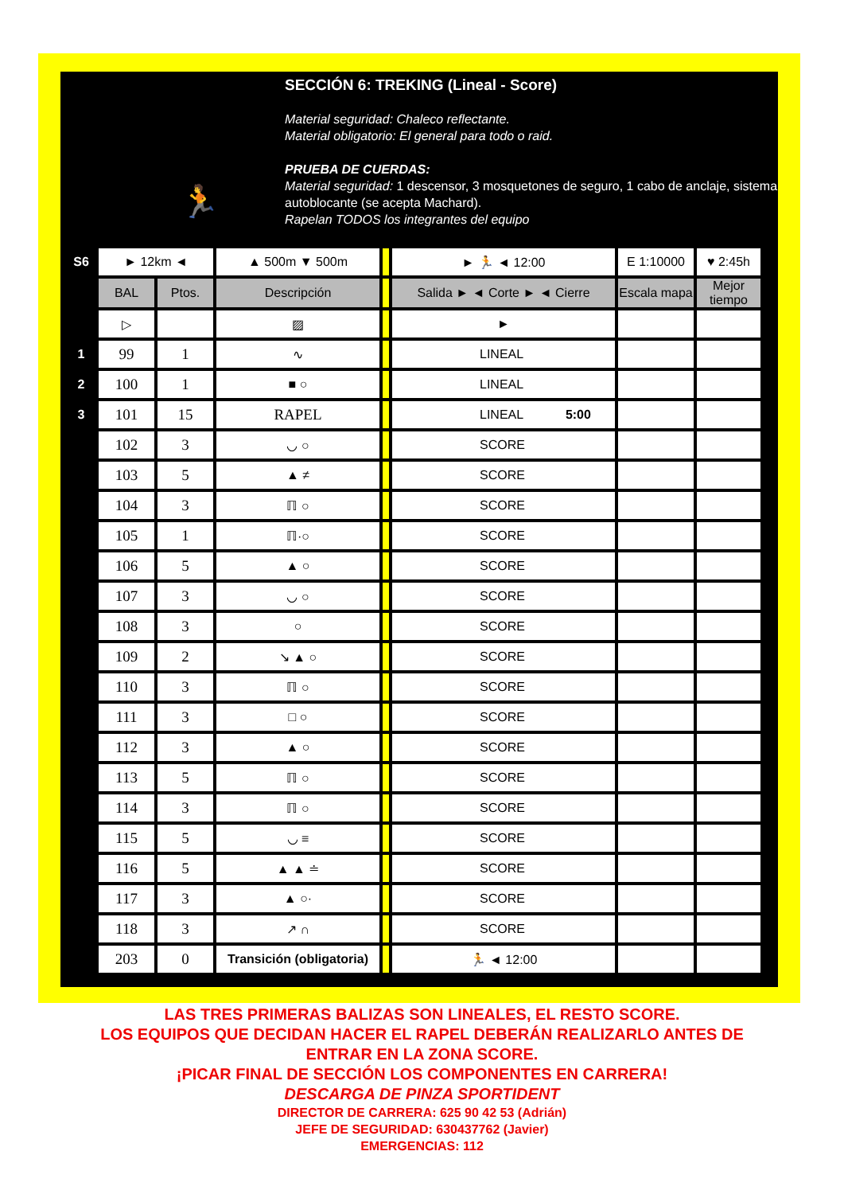🏃
SECCIÓN 6: TREKING (Lineal - Score)
Material seguridad: Chaleco reflectante.
Material obligatorio: El general para todo o raid.
PRUEBA DE CUERDAS:
Material seguridad: 1 descensor, 3 mosquetones de seguro, 1 cabo de anclaje, sistema autoblocante (se acepta Machard).
Rapelan TODOS los integrantes del equipo
| S6 | ► 12km ◄ | | ▲ 500m ▼ 500m | | ► 🏃 ◄ 12:00 | E 1:10000 | ♥ 2:45h |
| | BAL | Ptos. | Descripción | | Salida ► ◄ Corte ► ◄ Cierre | Escala mapa | Mejor tiempo |
| | ▷ | | ▨ | | ► | | |
| 1 | 99 | 1 | ∿ | | LINEAL | | |
| 2 | 100 | 1 | ■ ○ | | LINEAL | | |
| 3 | 101 | 15 | RAPEL | | LINEAL 5:00 | | |
| | 102 | 3 | ◡ ○ | | SCORE | | |
| | 103 | 5 | ▲ ≠ | | SCORE | | |
| | 104 | 3 | ℿ ○ | | SCORE | | |
| | 105 | 1 | ℿ·○ | | SCORE | | |
| | 106 | 5 | ▲ ○ | | SCORE | | |
| | 107 | 3 | ◡ ○ | | SCORE | | |
| | 108 | 3 | ○ | | SCORE | | |
| | 109 | 2 | ↘ ▲ ○ | | SCORE | | |
| | 110 | 3 | ℿ ○ | | SCORE | | |
| | 111 | 3 | □ ○ | | SCORE | | |
| | 112 | 3 | ▲ ○ | | SCORE | | |
| | 113 | 5 | ℿ ○ | | SCORE | | |
| | 114 | 3 | ℿ ○ | | SCORE | | |
| | 115 | 5 | ◡ ≡ | | SCORE | | |
| | 116 | 5 | ▲ ▲ ≐ | | SCORE | | |
| | 117 | 3 | ▲ ○· | | SCORE | | |
| | 118 | 3 | ↗ ∩ | | SCORE | | |
| | 203 | 0 | Transición (obligatoria) | | 🏃 ◄ 12:00 | | |
LAS TRES PRIMERAS BALIZAS SON LINEALES, EL RESTO SCORE.
LOS EQUIPOS QUE DECIDAN HACER EL RAPEL DEBERÁN REALIZARLO ANTES DE
ENTRAR EN LA ZONA SCORE.
¡PICAR FINAL DE SECCIÓN LOS COMPONENTES EN CARRERA!
DESCARGA DE PINZA SPORTIDENT
DIRECTOR DE CARRERA: 625 90 42 53 (Adrián)
JEFE DE SEGURIDAD: 630437762 (Javier)
EMERGENCIAS: 112